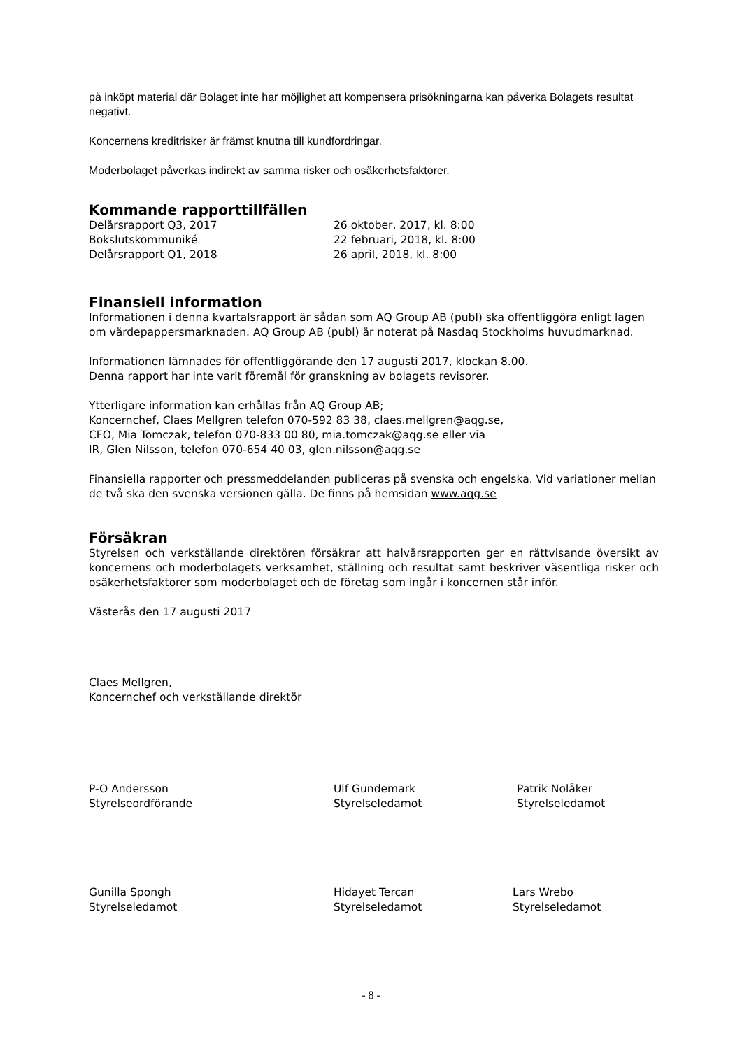på inköpt material där Bolaget inte har möjlighet att kompensera prisökningarna kan påverka Bolagets resultat negativt.
Koncernens kreditrisker är främst knutna till kundfordringar.
Moderbolaget påverkas indirekt av samma risker och osäkerhetsfaktorer.
Kommande rapporttillfällen
Delårsrapport Q3, 2017 26 oktober, 2017, kl. 8:00
Bokslutskommuniké 22 februari, 2018, kl. 8:00
Delårsrapport Q1, 2018 26 april, 2018, kl. 8:00
Finansiell information
Informationen i denna kvartalsrapport är sådan som AQ Group AB (publ) ska offentliggöra enligt lagen om värdepappersmarknaden. AQ Group AB (publ) är noterat på Nasdaq Stockholms huvudmarknad.
Informationen lämnades för offentliggörande den 17 augusti 2017, klockan 8.00.
Denna rapport har inte varit föremål för granskning av bolagets revisorer.
Ytterligare information kan erhållas från AQ Group AB;
Koncernchef, Claes Mellgren telefon 070-592 83 38, claes.mellgren@aqg.se,
CFO, Mia Tomczak, telefon 070-833 00 80, mia.tomczak@aqg.se eller via
IR, Glen Nilsson, telefon 070-654 40 03, glen.nilsson@aqg.se
Finansiella rapporter och pressmeddelanden publiceras på svenska och engelska. Vid variationer mellan de två ska den svenska versionen gälla. De finns på hemsidan www.aqg.se
Försäkran
Styrelsen och verkställande direktören försäkrar att halvårsrapporten ger en rättvisande översikt av koncernens och moderbolagets verksamhet, ställning och resultat samt beskriver väsentliga risker och osäkerhetsfaktorer som moderbolaget och de företag som ingår i koncernen står inför.
Västerås den 17 augusti 2017
Claes Mellgren,
Koncernchef och verkställande direktör
P-O Andersson
Styrelseordförande
Ulf Gundemark
Styrelseledamot
Patrik Nolåker
Styrelseledamot
Gunilla Spongh
Styrelseledamot
Hidayet Tercan
Styrelseledamot
Lars Wrebo
Styrelseledamot
- 8 -